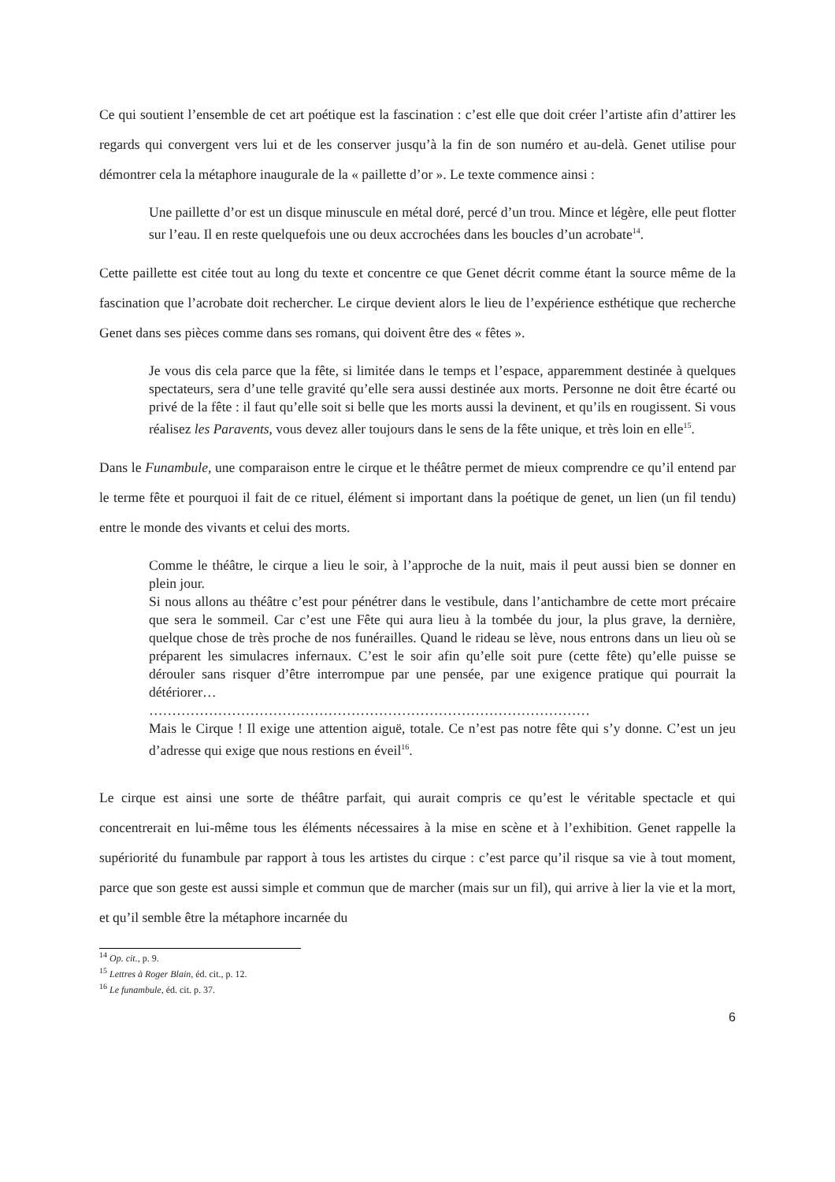Ce qui soutient l’ensemble de cet art poétique est la fascination : c’est elle que doit créer l’artiste afin d’attirer les regards qui convergent vers lui et de les conserver jusqu’à la fin de son numéro et au-delà. Genet utilise pour démontrer cela la métaphore inaugurale de la « paillette d’or ». Le texte commence ainsi :
Une paillette d’or est un disque minuscule en métal doré, percé d’un trou. Mince et légère, elle peut flotter sur l’eau. Il en reste quelquefois une ou deux accrochées dans les boucles d’un acrobate<sup>14</sup>.
Cette paillette est citée tout au long du texte et concentre ce que Genet décrit comme étant la source même de la fascination que l’acrobate doit rechercher. Le cirque devient alors le lieu de l’expérience esthétique que recherche Genet dans ses pièces comme dans ses romans, qui doivent être des « fêtes ».
Je vous dis cela parce que la fête, si limitée dans le temps et l’espace, apparemment destinée à quelques spectateurs, sera d’une telle gravité qu’elle sera aussi destinée aux morts. Personne ne doit être écarté ou privé de la fête : il faut qu’elle soit si belle que les morts aussi la devinent, et qu’ils en rougissent. Si vous réalisez les Paravents, vous devez aller toujours dans le sens de la fête unique, et très loin en elle<sup>15</sup>.
Dans le Funambule, une comparaison entre le cirque et le théâtre permet de mieux comprendre ce qu’il entend par le terme fête et pourquoi il fait de ce rituel, élément si important dans la poétique de genet, un lien (un fil tendu) entre le monde des vivants et celui des morts.
Comme le théâtre, le cirque a lieu le soir, à l’approche de la nuit, mais il peut aussi bien se donner en plein jour.
Si nous allons au théâtre c’est pour pénétrer dans le vestibule, dans l’antichambre de cette mort précaire que sera le sommeil. Car c’est une Fête qui aura lieu à la tombée du jour, la plus grave, la dernière, quelque chose de très proche de nos funérailles. Quand le rideau se lève, nous entrons dans un lieu où se préparent les simulacres infernaux. C’est le soir afin qu’elle soit pure (cette fête) qu’elle puisse se dérouler sans risquer d’être interrompue par une pensée, par une exigence pratique qui pourrait la détériorer…
……………………………………………………………………………………
Mais le Cirque ! Il exige une attention aiguë, totale. Ce n’est pas notre fête qui s’y donne. C’est un jeu d’adresse qui exige que nous restions en éveil<sup>16</sup>.
Le cirque est ainsi une sorte de théâtre parfait, qui aurait compris ce qu’est le véritable spectacle et qui concentrerait en lui-même tous les éléments nécessaires à la mise en scène et à l’exhibition. Genet rappelle la supériorité du funambule par rapport à tous les artistes du cirque : c’est parce qu’il risque sa vie à tout moment, parce que son geste est aussi simple et commun que de marcher (mais sur un fil), qui arrive à lier la vie et la mort, et qu’il semble être la métaphore incarnée du
<sup>14</sup> Op. cit., p. 9.
<sup>15</sup> Lettres à Roger Blain, éd. cit., p. 12.
<sup>16</sup> Le funambule, éd. cit. p. 37.
6